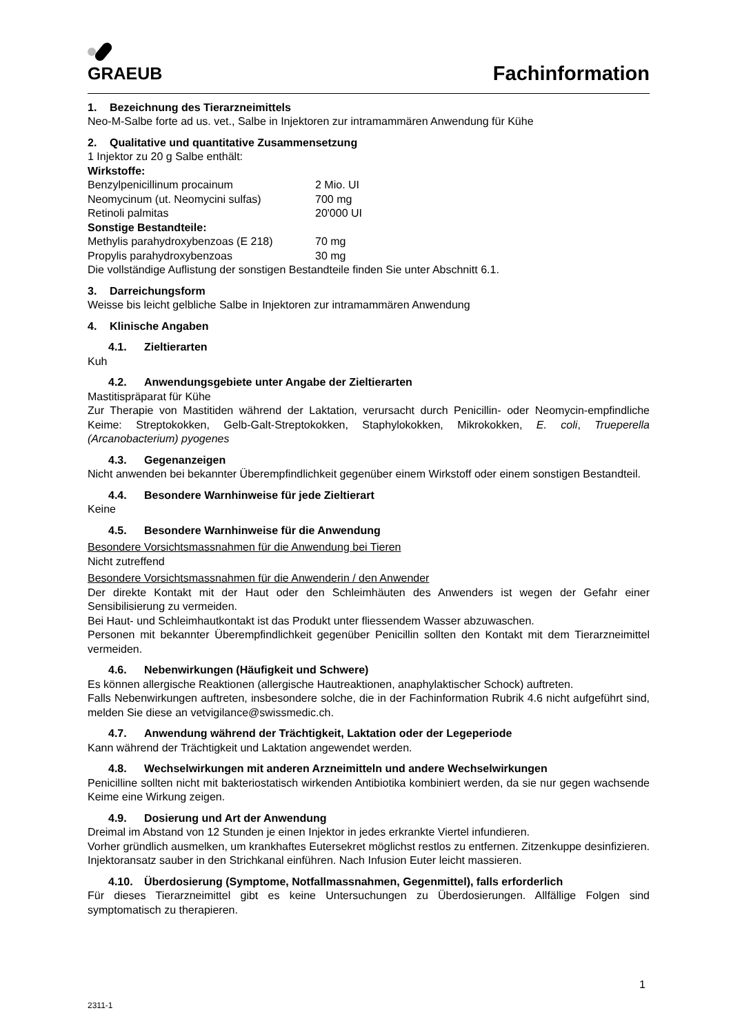GRAEUB
Fachinformation
1. Bezeichnung des Tierarzneimittels
Neo-M-Salbe forte ad us. vet., Salbe in Injektoren zur intramammären Anwendung für Kühe
2. Qualitative und quantitative Zusammensetzung
1 Injektor zu 20 g Salbe enthält:
Wirkstoffe:
Benzylpenicillinum procainum 2 Mio. UI
Neomycinum (ut. Neomycini sulfas) 700 mg
Retinoli palmitas 20'000 UI
Sonstige Bestandteile:
Methylis parahydroxybenzoas (E 218) 70 mg
Propylis parahydroxybenzoas 30 mg
Die vollständige Auflistung der sonstigen Bestandteile finden Sie unter Abschnitt 6.1.
3. Darreichungsform
Weisse bis leicht gelbliche Salbe in Injektoren zur intramammären Anwendung
4. Klinische Angaben
4.1. Zieltierarten
Kuh
4.2. Anwendungsgebiete unter Angabe der Zieltierarten
Mastitispräparat für Kühe
Zur Therapie von Mastitiden während der Laktation, verursacht durch Penicillin- oder Neomycin-empfindliche Keime: Streptokokken, Gelb-Galt-Streptokokken, Staphylokokken, Mikrokokken, E. coli, Trueperella (Arcanobacterium) pyogenes
4.3. Gegenanzeigen
Nicht anwenden bei bekannter Überempfindlichkeit gegenüber einem Wirkstoff oder einem sonstigen Bestandteil.
4.4. Besondere Warnhinweise für jede Zieltierart
Keine
4.5. Besondere Warnhinweise für die Anwendung
Besondere Vorsichtsmassnahmen für die Anwendung bei Tieren
Nicht zutreffend
Besondere Vorsichtsmassnahmen für die Anwenderin / den Anwender
Der direkte Kontakt mit der Haut oder den Schleimhäuten des Anwenders ist wegen der Gefahr einer Sensibilisierung zu vermeiden.
Bei Haut- und Schleimhautkontakt ist das Produkt unter fliessendem Wasser abzuwaschen.
Personen mit bekannter Überempfindlichkeit gegenüber Penicillin sollten den Kontakt mit dem Tierarzneimittel vermeiden.
4.6. Nebenwirkungen (Häufigkeit und Schwere)
Es können allergische Reaktionen (allergische Hautreaktionen, anaphylaktischer Schock) auftreten.
Falls Nebenwirkungen auftreten, insbesondere solche, die in der Fachinformation Rubrik 4.6 nicht aufgeführt sind, melden Sie diese an vetvigilance@swissmedic.ch.
4.7. Anwendung während der Trächtigkeit, Laktation oder der Legeperiode
Kann während der Trächtigkeit und Laktation angewendet werden.
4.8. Wechselwirkungen mit anderen Arzneimitteln und andere Wechselwirkungen
Penicilline sollten nicht mit bakteriostatisch wirkenden Antibiotika kombiniert werden, da sie nur gegen wachsende Keime eine Wirkung zeigen.
4.9. Dosierung und Art der Anwendung
Dreimal im Abstand von 12 Stunden je einen Injektor in jedes erkrankte Viertel infundieren.
Vorher gründlich ausmelken, um krankhaftes Eutersekret möglichst restlos zu entfernen. Zitzenkuppe desinfizieren. Injektoransatz sauber in den Strichkanal einführen. Nach Infusion Euter leicht massieren.
4.10. Überdosierung (Symptome, Notfallmassnahmen, Gegenmittel), falls erforderlich
Für dieses Tierarzneimittel gibt es keine Untersuchungen zu Überdosierungen. Allfällige Folgen sind symptomatisch zu therapieren.
1
2311-1